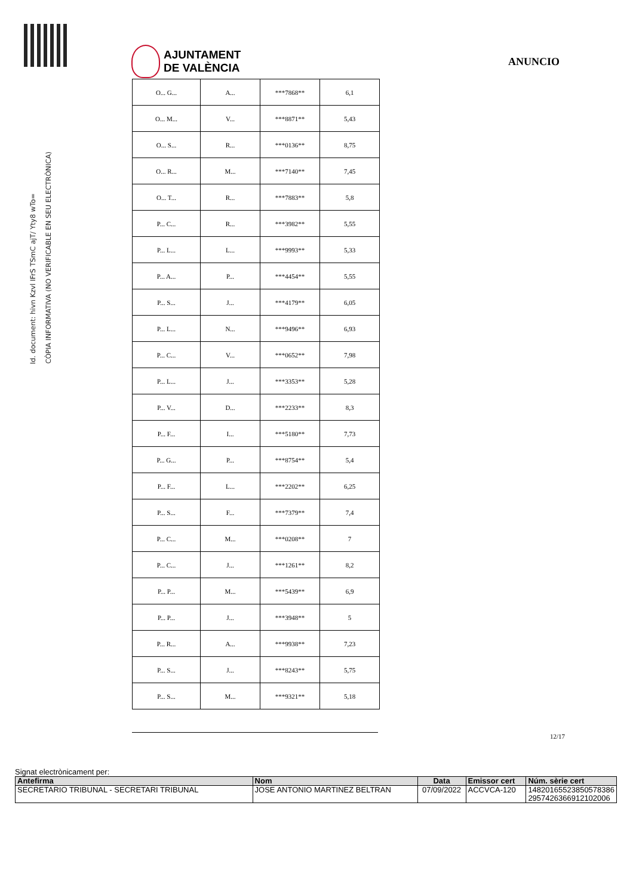AJUNTAMENT
DE VALÈNCIA
ANUNCIO
Id. document: hivn Kzvl IFrS TSmC ajT/ Yty8 wTo=
CÒPIA INFORMATIVA (NO VERIFICABLE EN SEU ELECTRÒNICA)
| O... G... | A... | ***7868** | 6,1 |
| O... M... | V... | ***8871** | 5,43 |
| O... S... | R... | ***0136** | 8,75 |
| O... R... | M... | ***7140** | 7,45 |
| O... T... | R... | ***7883** | 5,8 |
| P... C... | R... | ***3982** | 5,55 |
| P... L... | L... | ***9993** | 5,33 |
| P... A... | P... | ***4454** | 5,55 |
| P... S... | J... | ***4179** | 6,05 |
| P... L... | N... | ***9496** | 6,93 |
| P... C... | V... | ***0652** | 7,98 |
| P... L... | J... | ***3353** | 5,28 |
| P... V... | D... | ***2233** | 8,3 |
| P... F... | I... | ***5180** | 7,73 |
| P... G... | P... | ***8754** | 5,4 |
| P... F... | L... | ***2202** | 6,25 |
| P... S... | F... | ***7379** | 7,4 |
| P... C... | M... | ***0208** | 7 |
| P... C... | J... | ***1261** | 8,2 |
| P... P... | M... | ***5439** | 6,9 |
| P... P... | J... | ***3948** | 5 |
| P... R... | A... | ***9938** | 7,23 |
| P... S... | J... | ***8243** | 5,75 |
| P... S... | M... | ***9321** | 5,18 |
12/17
Signat electrònicament per:
| Antefirma | Nom | Data | Emissor cert | Núm. sèrie cert |
| --- | --- | --- | --- | --- |
| SECRETARIO TRIBUNAL - SECRETARI TRIBUNAL | JOSE ANTONIO MARTINEZ BELTRAN | 07/09/2022 | ACCVCA-120 | 14820165523850578386 2957426366912102006 |